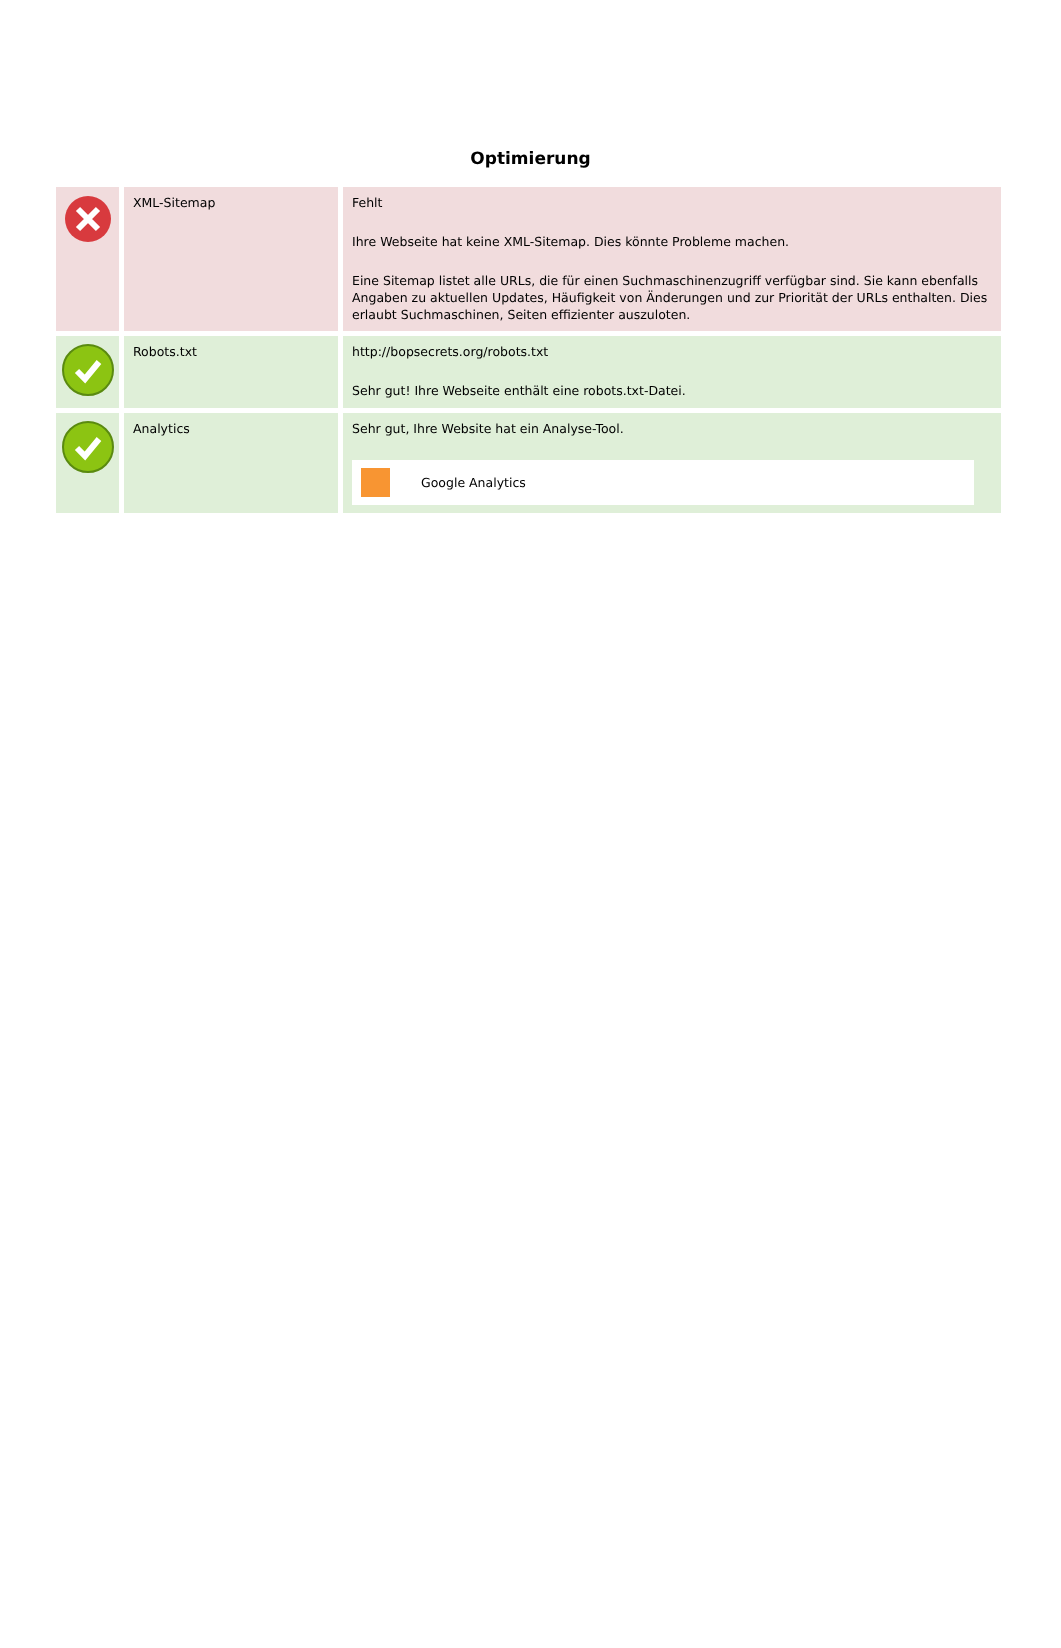Optimierung
| | XML-Sitemap | Fehlt Ihre Webseite hat keine XML-Sitemap. Dies könnte Probleme machen. Eine Sitemap listet alle URLs, die für einen Suchmaschinenzugriff verfügbar sind. Sie kann ebenfalls Angaben zu aktuellen Updates, Häufigkeit von Änderungen und zur Priorität der URLs enthalten. Dies erlaubt Suchmaschinen, Seiten effizienter auszuloten. |
| | Robots.txt | http://bopsecrets.org/robots.txt Sehr gut! Ihre Webseite enthält eine robots.txt-Datei. |
| | Analytics | Sehr gut, Ihre Website hat ein Analyse-Tool. Google Analytics |